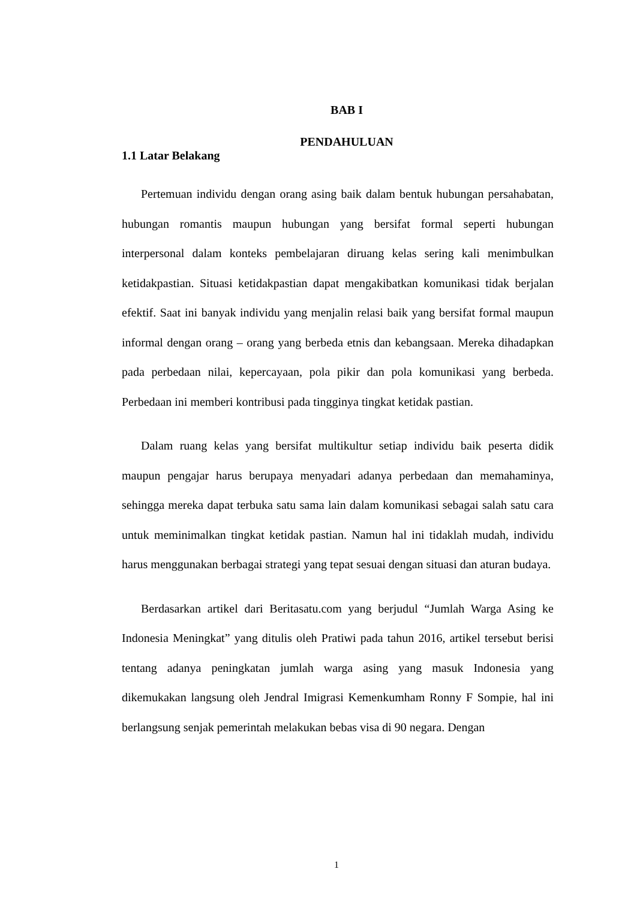BAB I
PENDAHULUAN
1.1 Latar Belakang
Pertemuan individu dengan orang asing baik dalam bentuk hubungan persahabatan, hubungan romantis maupun hubungan yang bersifat formal seperti hubungan interpersonal dalam konteks pembelajaran diruang kelas sering kali menimbulkan ketidakpastian. Situasi ketidakpastian dapat mengakibatkan komunikasi tidak berjalan efektif. Saat ini banyak individu yang menjalin relasi baik yang bersifat formal maupun informal dengan orang – orang yang berbeda etnis dan kebangsaan. Mereka dihadapkan pada perbedaan nilai, kepercayaan, pola pikir dan pola komunikasi yang berbeda. Perbedaan ini memberi kontribusi pada tingginya tingkat ketidak pastian.
Dalam ruang kelas yang bersifat multikultur setiap individu baik peserta didik maupun pengajar harus berupaya menyadari adanya perbedaan dan memahaminya, sehingga mereka dapat terbuka satu sama lain dalam komunikasi sebagai salah satu cara untuk meminimalkan tingkat ketidak pastian. Namun hal ini tidaklah mudah, individu harus menggunakan berbagai strategi yang tepat sesuai dengan situasi dan aturan budaya.
Berdasarkan artikel dari Beritasatu.com yang berjudul “Jumlah Warga Asing ke Indonesia Meningkat” yang ditulis oleh Pratiwi pada tahun 2016, artikel tersebut berisi tentang adanya peningkatan jumlah warga asing yang masuk Indonesia yang dikemukakan langsung oleh Jendral Imigrasi Kemenkumham Ronny F Sompie, hal ini berlangsung senjak pemerintah melakukan bebas visa di 90 negara. Dengan
1